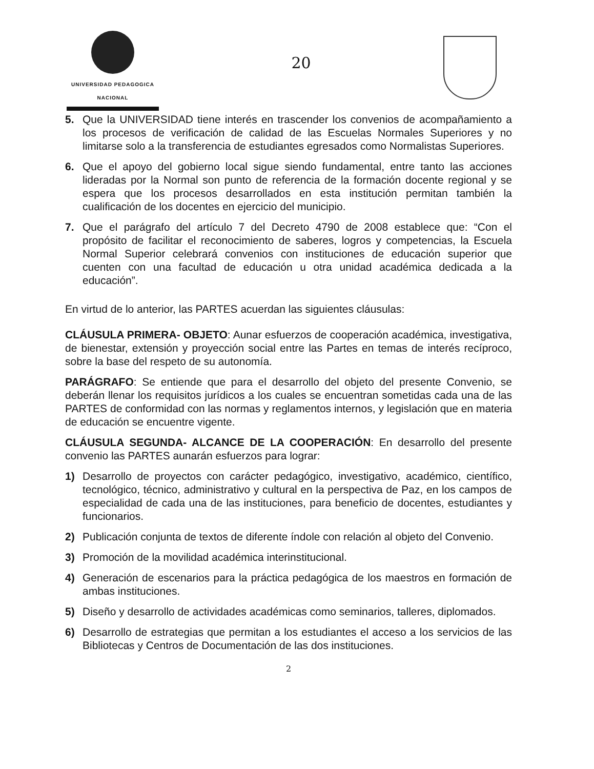UNIVERSIDAD PEDAGOGICA
NACIONAL
20
5. Que la UNIVERSIDAD tiene interés en trascender los convenios de acompañamiento a los procesos de verificación de calidad de las Escuelas Normales Superiores y no limitarse solo a la transferencia de estudiantes egresados como Normalistas Superiores.
6. Que el apoyo del gobierno local sigue siendo fundamental, entre tanto las acciones lideradas por la Normal son punto de referencia de la formación docente regional y se espera que los procesos desarrollados en esta institución permitan también la cualificación de los docentes en ejercicio del municipio.
7. Que el parágrafo del artículo 7 del Decreto 4790 de 2008 establece que: “Con el propósito de facilitar el reconocimiento de saberes, logros y competencias, la Escuela Normal Superior celebrará convenios con instituciones de educación superior que cuenten con una facultad de educación u otra unidad académica dedicada a la educación”.
En virtud de lo anterior, las PARTES acuerdan las siguientes cláusulas:
CLÁUSULA PRIMERA- OBJETO: Aunar esfuerzos de cooperación académica, investigativa, de bienestar, extensión y proyección social entre las Partes en temas de interés recíproco, sobre la base del respeto de su autonomía.
PARÁGRAFO: Se entiende que para el desarrollo del objeto del presente Convenio, se deberán llenar los requisitos jurídicos a los cuales se encuentran sometidas cada una de las PARTES de conformidad con las normas y reglamentos internos, y legislación que en materia de educación se encuentre vigente.
CLÁUSULA SEGUNDA- ALCANCE DE LA COOPERACIÓN: En desarrollo del presente convenio las PARTES aunarán esfuerzos para lograr:
1) Desarrollo de proyectos con carácter pedagógico, investigativo, académico, científico, tecnológico, técnico, administrativo y cultural en la perspectiva de Paz, en los campos de especialidad de cada una de las instituciones, para beneficio de docentes, estudiantes y funcionarios.
2) Publicación conjunta de textos de diferente índole con relación al objeto del Convenio.
3) Promoción de la movilidad académica interinstitucional.
4) Generación de escenarios para la práctica pedagógica de los maestros en formación de ambas instituciones.
5) Diseño y desarrollo de actividades académicas como seminarios, talleres, diplomados.
6) Desarrollo de estrategias que permitan a los estudiantes el acceso a los servicios de las Bibliotecas y Centros de Documentación de las dos instituciones.
2